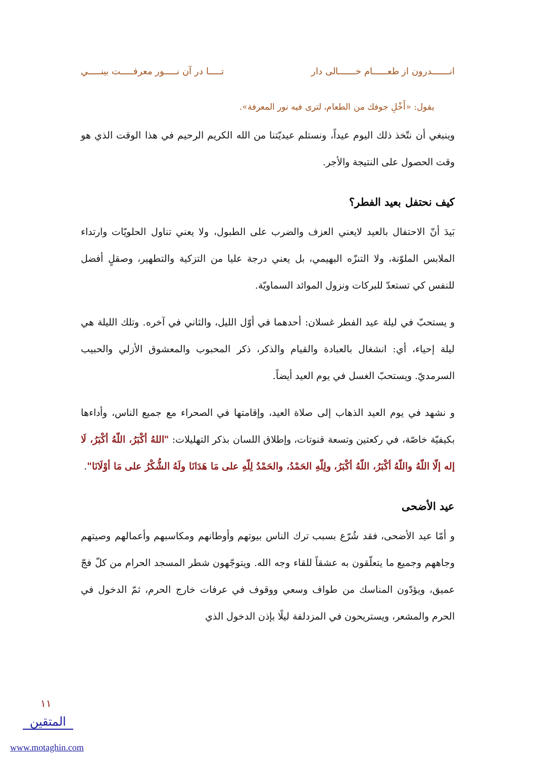انـــــــدرون از طعــــــام خـــــــالى دار تـــــا در آن نـــــور معرفـــــت بينـــــي
يقول: «أَخْلِ جوفك من الطعام، لترى فيه نور المعرفة».
وينبغي أن نتّخذ ذلك اليوم عيداً، ونستلم عيديّتنا من الله الكريم الرحيم في هذا الوقت الذي هو وقت الحصول على النتيجة والأجر.
كيف نحتفل بعيد الفطر؟
بَيدَ أنّ الاحتفال بالعيد لايعني العزف والضرب على الطبول، ولا يعني تناول الحلويّات وارتداء الملابس الملوّنة، ولا التنزّه البهيمي، بل يعني درجة عليا من التزكية والتطهير، وصقلٍ أفضل للنفس كي تستعدّ للبركات ونزول الموائد السماويّة.
و يستحبّ في ليلة عيد الفطر غسلان: أحدهما في أوّل الليل، والثاني في آخره. وتلك الليلة هي ليلة إحياء، أي: انشغال بالعبادة والقيام والذكر، ذكر المحبوب والمعشوق الأزلي والحبيب السرمديّ. ويستحبّ الغسل في يوم العيد أيضاً.
و نشهد في يوم العيد الذهاب إلى صلاة العيد، وإقامتها في الصحراء مع جميع الناس، وأداءها بكيفيّة خاصّة، في ركعتين وتسعة قنوتات، وإطلاق اللسان بذكر التهليلات: "اللهُ أكْبَرُ، اللّهُ أكْبَرُ، لَا إله إلّا اللّهُ واللّهُ أكْبَرُ، اللّهُ أكْبَرُ، ولِلّهِ الحَمْدُ، والحَمْدُ لِلّهِ على مَا هَدَانَا ولَهُ الشُّكْرُ على مَا أوْلَانَا".
عيد الأضحى
و أمّا عيد الأضحى، فقد شُرّع بسبب ترك الناس بيوتهم وأوطانهم ومكاسبهم وأعمالهم وصيتهم وجاههم وجميع ما يتعلّقون به عشقاً للقاء وجه الله. ويتوجّهون شطر المسجد الحرام من كلّ فجّ عميق، ويؤدّون المناسك من طواف وسعي ووقوف في عرفات خارج الحرم، ثمّ الدخول في الحرم والمشعر، ويستريحون في المزدلفة ليلًا بإذن الدخول الذي
١١
المتقين
www.motaghin.com